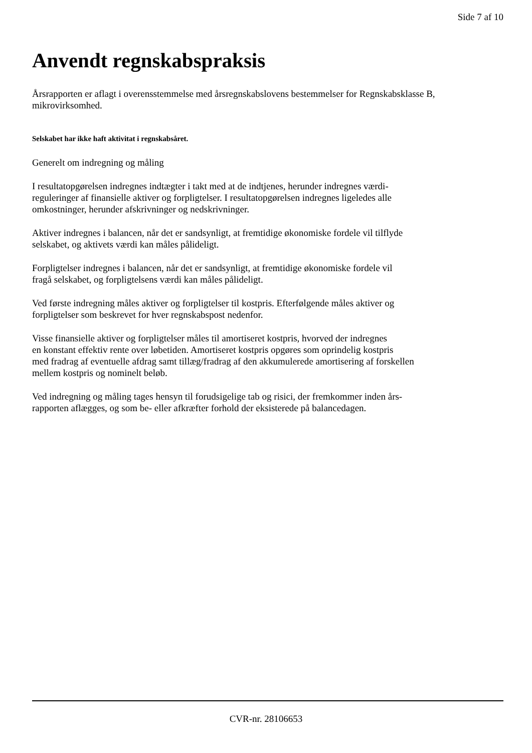Side 7 af 10
Anvendt regnskabspraksis
Årsrapporten er aflagt i overensstemmelse med årsregnskabslovens bestemmelser for Regnskabsklasse B,
mikrovirksomhed.
Selskabet har ikke haft aktivitat i regnskabsåret.
Generelt om indregning og måling
I resultatopgørelsen indregnes indtægter i takt med at de indtjenes, herunder indregnes værdi-
reguleringer af finansielle aktiver og forpligtelser. I resultatopgørelsen indregnes ligeledes alle
omkostninger, herunder afskrivninger og nedskrivninger.
Aktiver indregnes i balancen, når det er sandsynligt, at fremtidige økonomiske fordele vil tilflyde
selskabet, og aktivets værdi kan måles pålideligt.
Forpligtelser indregnes i balancen, når det er sandsynligt, at fremtidige økonomiske fordele vil
fragå selskabet, og forpligtelsens værdi kan måles pålideligt.
Ved første indregning måles aktiver og forpligtelser til kostpris. Efterfølgende måles aktiver og
forpligtelser som beskrevet for hver regnskabspost nedenfor.
Visse finansielle aktiver og forpligtelser måles til amortiseret kostpris, hvorved der indregnes
en konstant effektiv rente over løbetiden. Amortiseret kostpris opgøres som oprindelig kostpris
med fradrag af eventuelle afdrag samt tillæg/fradrag af den akkumulerede amortisering af forskellen
mellem kostpris og nominelt beløb.
Ved indregning og måling tages hensyn til forudsigelige tab og risici, der fremkommer inden års-
rapporten aflægges, og som be- eller afkræfter forhold der eksisterede på balancedagen.
CVR-nr. 28106653